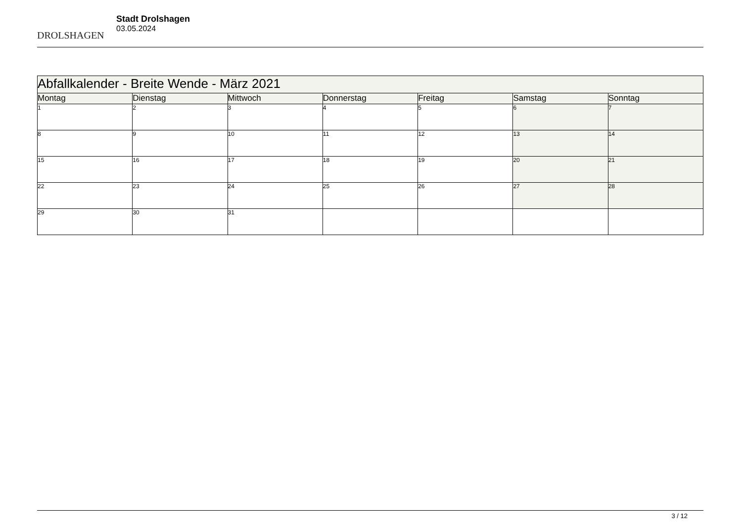DROLSHAGEN
Stadt Drolshagen
03.05.2024
| Abfallkalender - Breite Wende - März 2021 | | | | | | |
| --- | --- | --- | --- | --- | --- | --- |
| Montag | Dienstag | Mittwoch | Donnerstag | Freitag | Samstag | Sonntag |
| 1 | 2 | 3 | 4 | 5 | 6 | 7 |
| 8 | 9 | 10 | 11 | 12 | 13 | 14 |
| 15 | 16 | 17 | 18 | 19 | 20 | 21 |
| 22 | 23 | 24 | 25 | 26 | 27 | 28 |
| 29 | 30 | 31 | | | | |
3 / 12